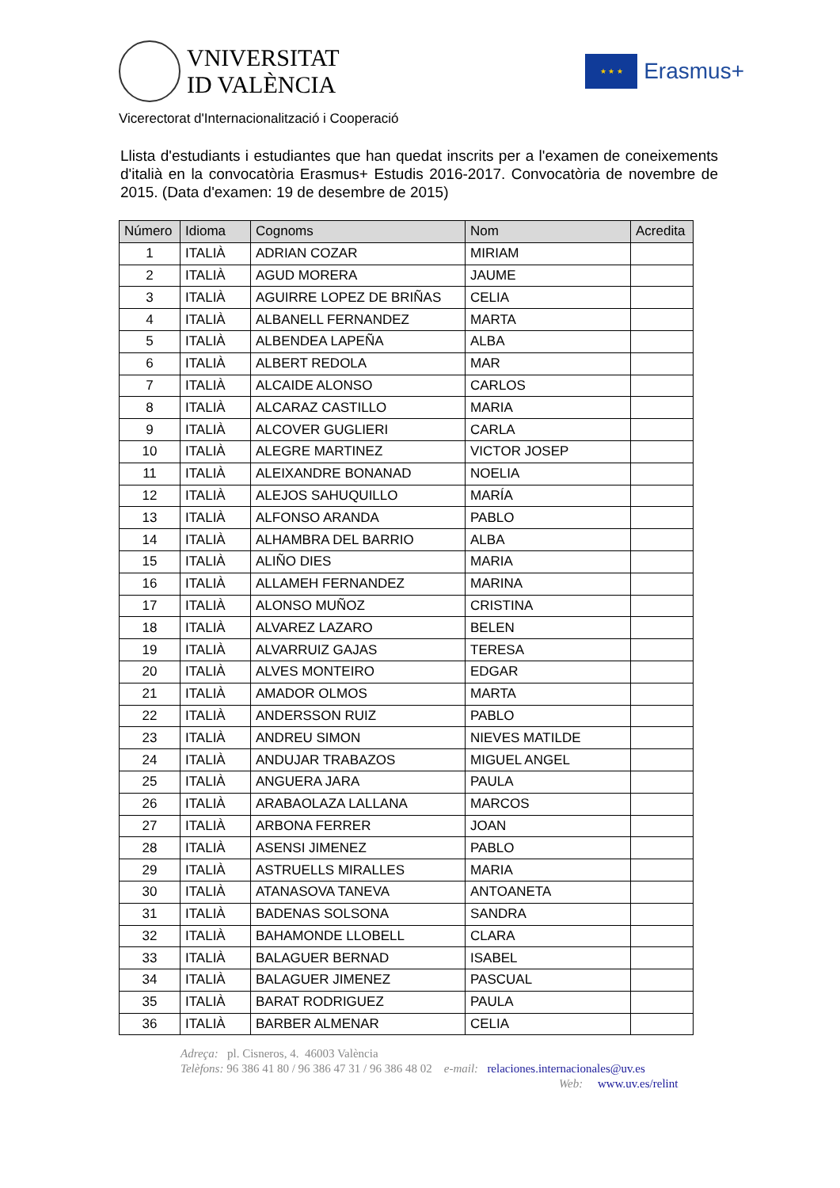VNIVERSITAT
ID VALÈNCIA
★ ★ ★
Erasmus+
Vicerectorat d'Internacionalització i Cooperació
Llista d'estudiants i estudiantes que han quedat inscrits per a l'examen de coneixements d'italià en la convocatòria Erasmus+ Estudis 2016-2017. Convocatòria de novembre de 2015. (Data d'examen: 19 de desembre de 2015)
| Número | Idioma | Cognoms | Nom | Acredita |
| --- | --- | --- | --- | --- |
| 1 | ITALIÀ | ADRIAN COZAR | MIRIAM | |
| 2 | ITALIÀ | AGUD MORERA | JAUME | |
| 3 | ITALIÀ | AGUIRRE LOPEZ DE BRIÑAS | CELIA | |
| 4 | ITALIÀ | ALBANELL FERNANDEZ | MARTA | |
| 5 | ITALIÀ | ALBENDEA LAPEÑA | ALBA | |
| 6 | ITALIÀ | ALBERT REDOLA | MAR | |
| 7 | ITALIÀ | ALCAIDE ALONSO | CARLOS | |
| 8 | ITALIÀ | ALCARAZ CASTILLO | MARIA | |
| 9 | ITALIÀ | ALCOVER GUGLIERI | CARLA | |
| 10 | ITALIÀ | ALEGRE MARTINEZ | VICTOR JOSEP | |
| 11 | ITALIÀ | ALEIXANDRE BONANAD | NOELIA | |
| 12 | ITALIÀ | ALEJOS SAHUQUILLO | MARÍA | |
| 13 | ITALIÀ | ALFONSO ARANDA | PABLO | |
| 14 | ITALIÀ | ALHAMBRA DEL BARRIO | ALBA | |
| 15 | ITALIÀ | ALIÑO DIES | MARIA | |
| 16 | ITALIÀ | ALLAMEH FERNANDEZ | MARINA | |
| 17 | ITALIÀ | ALONSO MUÑOZ | CRISTINA | |
| 18 | ITALIÀ | ALVAREZ LAZARO | BELEN | |
| 19 | ITALIÀ | ALVARRUIZ GAJAS | TERESA | |
| 20 | ITALIÀ | ALVES MONTEIRO | EDGAR | |
| 21 | ITALIÀ | AMADOR OLMOS | MARTA | |
| 22 | ITALIÀ | ANDERSSON RUIZ | PABLO | |
| 23 | ITALIÀ | ANDREU SIMON | NIEVES MATILDE | |
| 24 | ITALIÀ | ANDUJAR TRABAZOS | MIGUEL ANGEL | |
| 25 | ITALIÀ | ANGUERA JARA | PAULA | |
| 26 | ITALIÀ | ARABAOLAZA LALLANA | MARCOS | |
| 27 | ITALIÀ | ARBONA FERRER | JOAN | |
| 28 | ITALIÀ | ASENSI JIMENEZ | PABLO | |
| 29 | ITALIÀ | ASTRUELLS MIRALLES | MARIA | |
| 30 | ITALIÀ | ATANASOVA TANEVA | ANTOANETA | |
| 31 | ITALIÀ | BADENAS SOLSONA | SANDRA | |
| 32 | ITALIÀ | BAHAMONDE LLOBELL | CLARA | |
| 33 | ITALIÀ | BALAGUER BERNAD | ISABEL | |
| 34 | ITALIÀ | BALAGUER JIMENEZ | PASCUAL | |
| 35 | ITALIÀ | BARAT RODRIGUEZ | PAULA | |
| 36 | ITALIÀ | BARBER ALMENAR | CELIA | |
Adreça: pl. Cisneros, 4. 46003 València
Telèfons: 96 386 41 80 / 96 386 47 31 / 96 386 48 02 e-mail: relaciones.internacionales@uv.es
Web: www.uv.es/relint